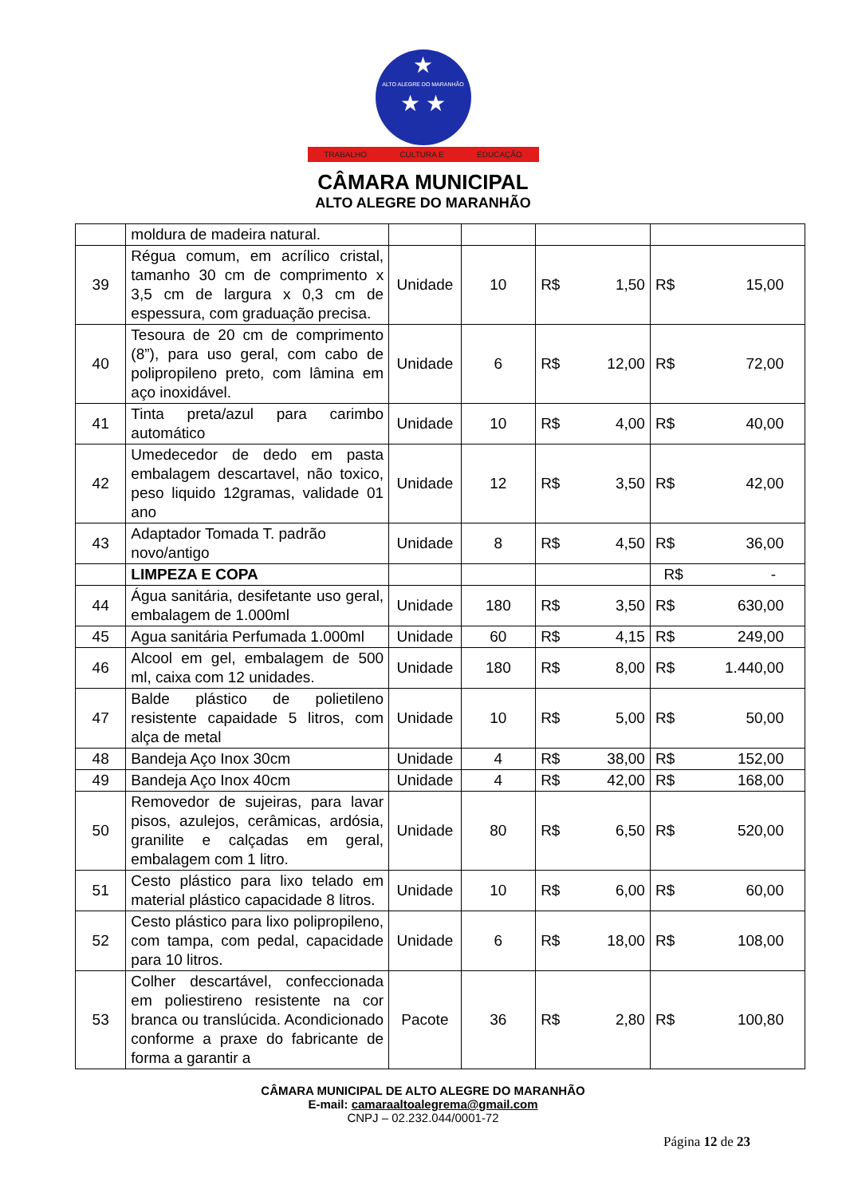★
ALTO ALEGRE DO MARANHÃO
★ ★
TRABALHO CULTURA E EDUCAÇÃO
CÂMARA MUNICIPAL
ALTO ALEGRE DO MARANHÃO
| | moldura de madeira natural. | | | | |
| 39 | Régua comum, em acrílico cristal, tamanho 30 cm de comprimento x 3,5 cm de largura x 0,3 cm de espessura, com graduação precisa. | Unidade | 10 | R$ 1,50 | R$ 15,00 |
| 40 | Tesoura de 20 cm de comprimento (8”), para uso geral, com cabo de polipropileno preto, com lâmina em aço inoxidável. | Unidade | 6 | R$ 12,00 | R$ 72,00 |
| 41 | Tinta preta/azul para carimbo automático | Unidade | 10 | R$ 4,00 | R$ 40,00 |
| 42 | Umedecedor de dedo em pasta embalagem descartavel, não toxico, peso liquido 12gramas, validade 01 ano | Unidade | 12 | R$ 3,50 | R$ 42,00 |
| 43 | Adaptador Tomada T. padrão novo/antigo | Unidade | 8 | R$ 4,50 | R$ 36,00 |
| | LIMPEZA E COPA | | | | R$ - |
| 44 | Água sanitária, desifetante uso geral, embalagem de 1.000ml | Unidade | 180 | R$ 3,50 | R$ 630,00 |
| 45 | Agua sanitária Perfumada 1.000ml | Unidade | 60 | R$ 4,15 | R$ 249,00 |
| 46 | Alcool em gel, embalagem de 500 ml, caixa com 12 unidades. | Unidade | 180 | R$ 8,00 | R$ 1.440,00 |
| 47 | Balde plástico de polietileno resistente capaidade 5 litros, com alça de metal | Unidade | 10 | R$ 5,00 | R$ 50,00 |
| 48 | Bandeja Aço Inox 30cm | Unidade | 4 | R$ 38,00 | R$ 152,00 |
| 49 | Bandeja Aço Inox 40cm | Unidade | 4 | R$ 42,00 | R$ 168,00 |
| 50 | Removedor de sujeiras, para lavar pisos, azulejos, cerâmicas, ardósia, granilite e calçadas em geral, embalagem com 1 litro. | Unidade | 80 | R$ 6,50 | R$ 520,00 |
| 51 | Cesto plástico para lixo telado em material plástico capacidade 8 litros. | Unidade | 10 | R$ 6,00 | R$ 60,00 |
| 52 | Cesto plástico para lixo polipropileno, com tampa, com pedal, capacidade para 10 litros. | Unidade | 6 | R$ 18,00 | R$ 108,00 |
| 53 | Colher descartável, confeccionada em poliestireno resistente na cor branca ou translúcida. Acondicionado conforme a praxe do fabricante de forma a garantir a | Pacote | 36 | R$ 2,80 | R$ 100,80 |
CÂMARA MUNICIPAL DE ALTO ALEGRE DO MARANHÃO
E-mail: camaraaltoalegrema@gmail.com
CNPJ – 02.232.044/0001-72
Página 12 de 23